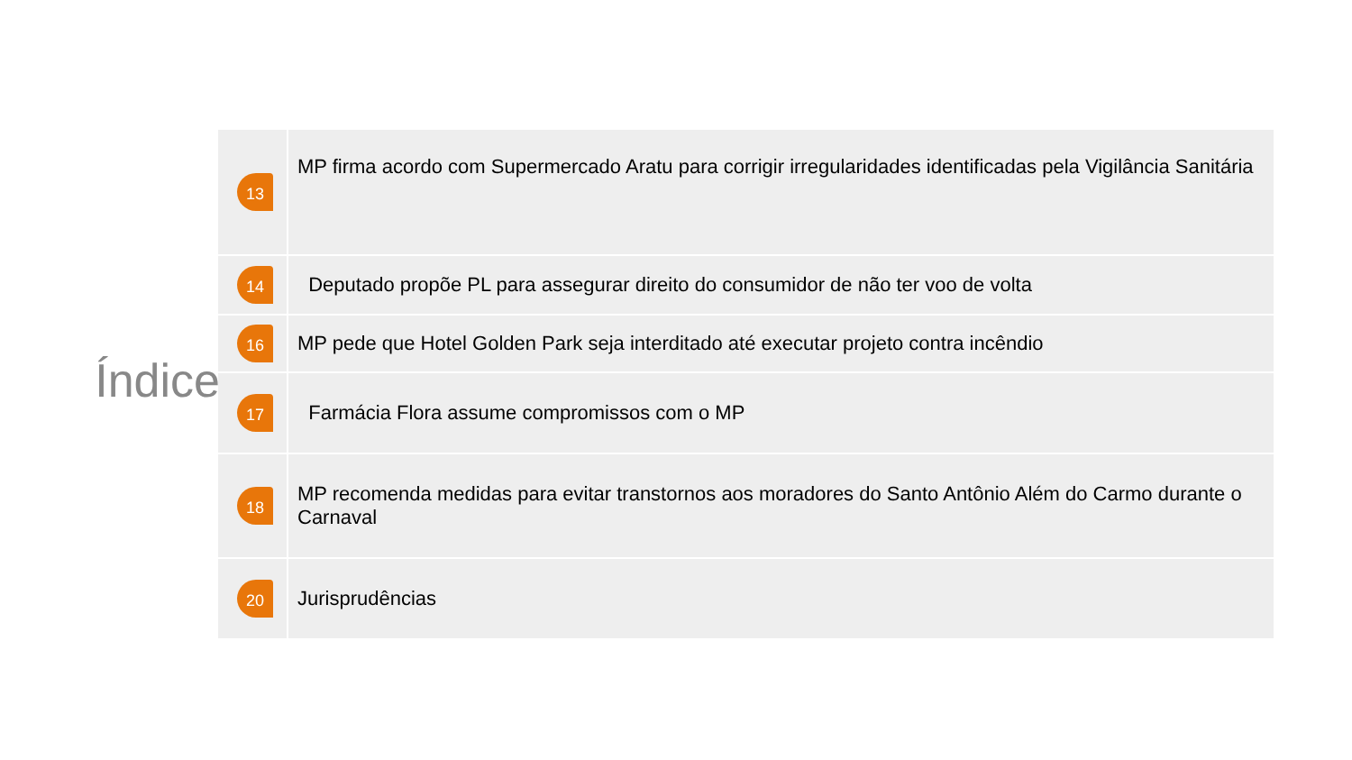Índice
| 13 | MP firma acordo com Supermercado Aratu para corrigir irregularidades identificadas pela Vigilância Sanitária |
| 14 | Deputado propõe PL para assegurar direito do consumidor de não ter voo de volta |
| 16 | MP pede que Hotel Golden Park seja interditado até executar projeto contra incêndio |
| 17 | Farmácia Flora assume compromissos com o MP |
| 18 | MP recomenda medidas para evitar transtornos aos moradores do Santo Antônio Além do Carmo durante o Carnaval |
| 20 | Jurisprudências |